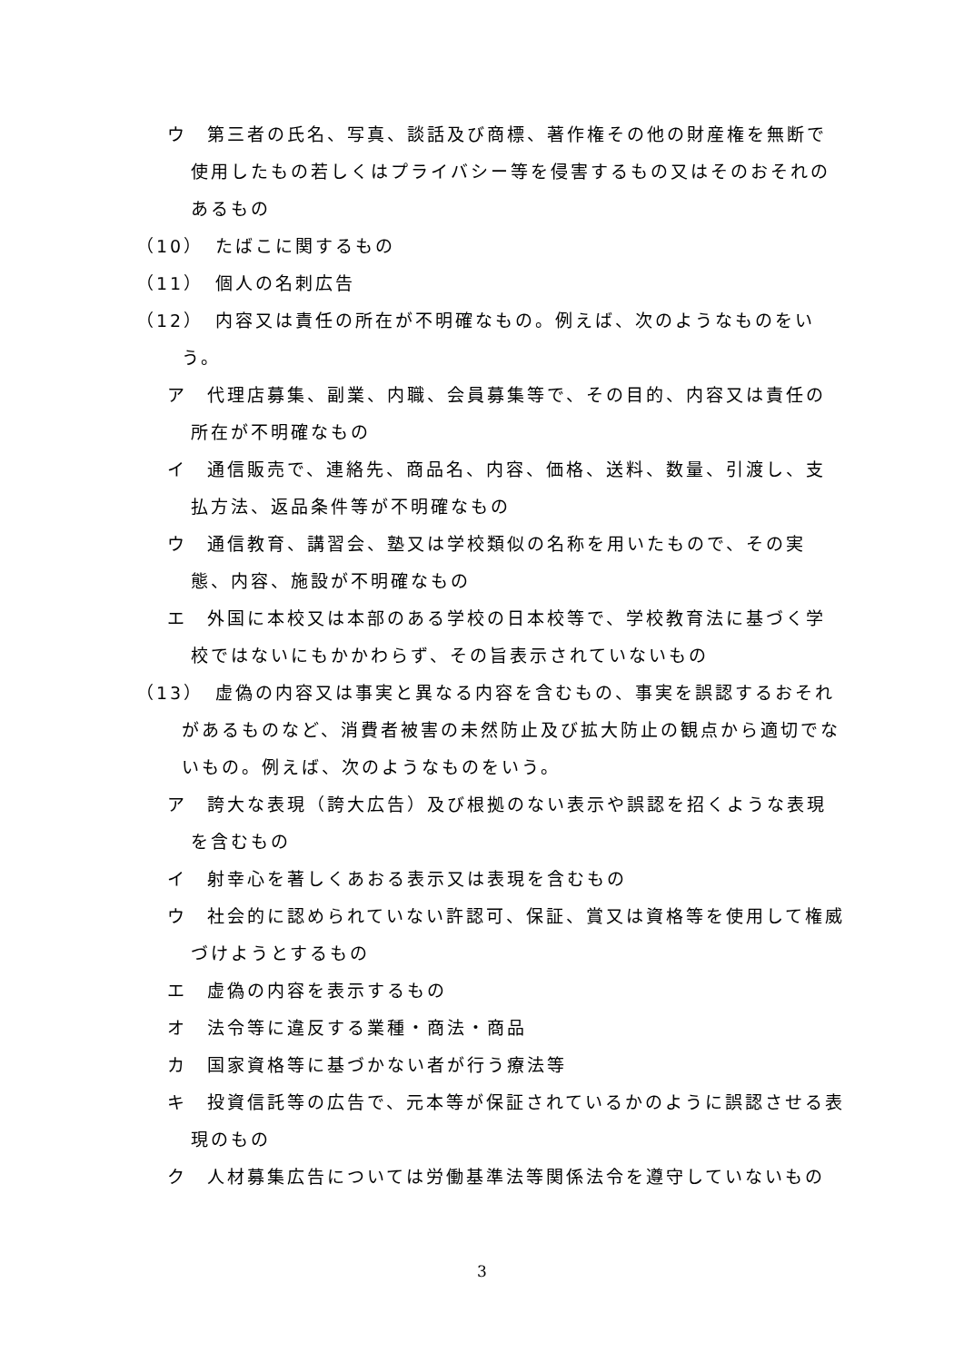ウ　第三者の氏名、写真、談話及び商標、著作権その他の財産権を無断で使用したもの若しくはプライバシー等を侵害するもの又はそのおそれのあるもの
（10）　たばこに関するもの
（11）　個人の名刺広告
（12）　内容又は責任の所在が不明確なもの。例えば、次のようなものをいう。
ア　代理店募集、副業、内職、会員募集等で、その目的、内容又は責任の所在が不明確なもの
イ　通信販売で、連絡先、商品名、内容、価格、送料、数量、引渡し、支払方法、返品条件等が不明確なもの
ウ　通信教育、講習会、塾又は学校類似の名称を用いたもので、その実態、内容、施設が不明確なもの
エ　外国に本校又は本部のある学校の日本校等で、学校教育法に基づく学校ではないにもかかわらず、その旨表示されていないもの
（13）　虚偽の内容又は事実と異なる内容を含むもの、事実を誤認するおそれがあるものなど、消費者被害の未然防止及び拡大防止の観点から適切でないもの。例えば、次のようなものをいう。
ア　誇大な表現（誇大広告）及び根拠のない表示や誤認を招くような表現を含むもの
イ　射幸心を著しくあおる表示又は表現を含むもの
ウ　社会的に認められていない許認可、保証、賞又は資格等を使用して権威づけようとするもの
エ　虚偽の内容を表示するもの
オ　法令等に違反する業種・商法・商品
カ　国家資格等に基づかない者が行う療法等
キ　投資信託等の広告で、元本等が保証されているかのように誤認させる表現のもの
ク　人材募集広告については労働基準法等関係法令を遵守していないもの
3